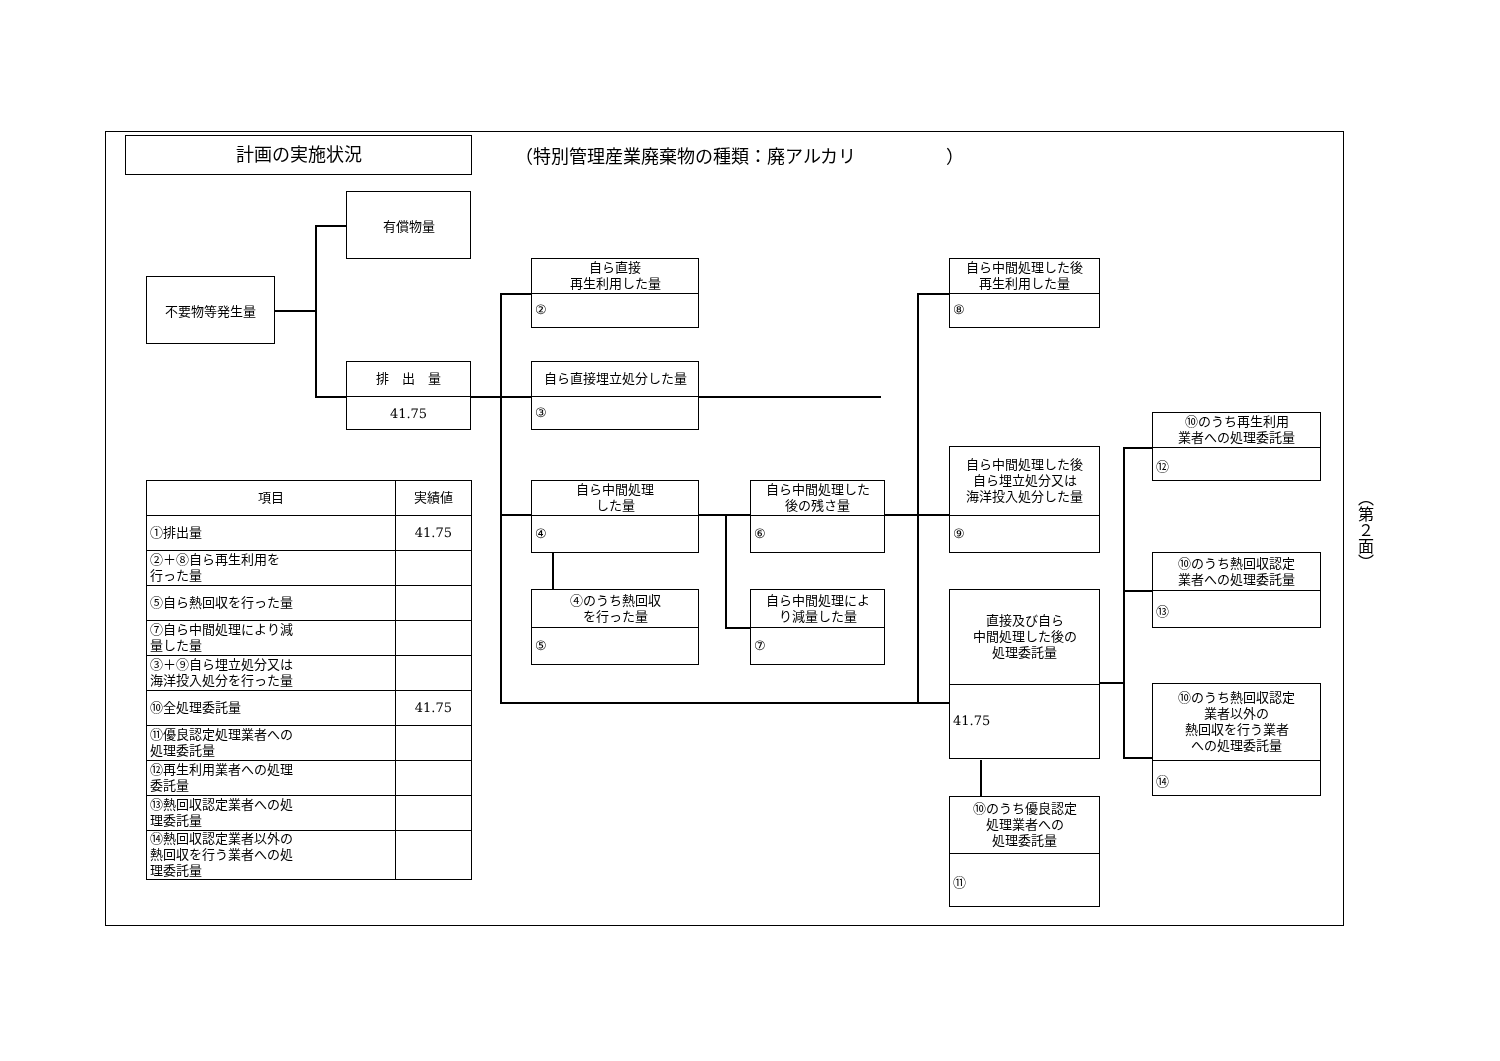計画の実施状況
（特別管理産業廃棄物の種類：廃アルカリ　　　　　）
不要物等発生量
有償物量
排　出　量
41.75
自ら直接
再生利用した量
②
自ら直接埋立処分した量
③
自ら中間処理
した量
④
④のうち熱回収
を行った量
⑤
自ら中間処理した
後の残さ量
⑥
自ら中間処理によ
り減量した量
⑦
自ら中間処理した後
再生利用した量
⑧
自ら中間処理した後
自ら埋立処分又は
海洋投入処分した量
⑨
直接及び自ら
中間処理した後の
処理委託量
41.75
⑩のうち優良認定
処理業者への
処理委託量
⑪
⑩のうち再生利用
業者への処理委託量
⑫
⑩のうち熱回収認定
業者への処理委託量
⑬
⑩のうち熱回収認定
業者以外の
熱回収を行う業者
への処理委託量
⑭
| 項目 | 実績値 |
| --- | --- |
| ①排出量 | 41.75 |
| ②＋⑧自ら再生利用を 行った量 | |
| ⑤自ら熱回収を行った量 | |
| ⑦自ら中間処理により減 量した量 | |
| ③＋⑨自ら埋立処分又は 海洋投入処分を行った量 | |
| ⑩全処理委託量 | 41.75 |
| ⑪優良認定処理業者への 処理委託量 | |
| ⑫再生利用業者への処理 委託量 | |
| ⑬熱回収認定業者への処 理委託量 | |
| ⑭熱回収認定業者以外の 熱回収を行う業者への処 理委託量 | |
（第２面）